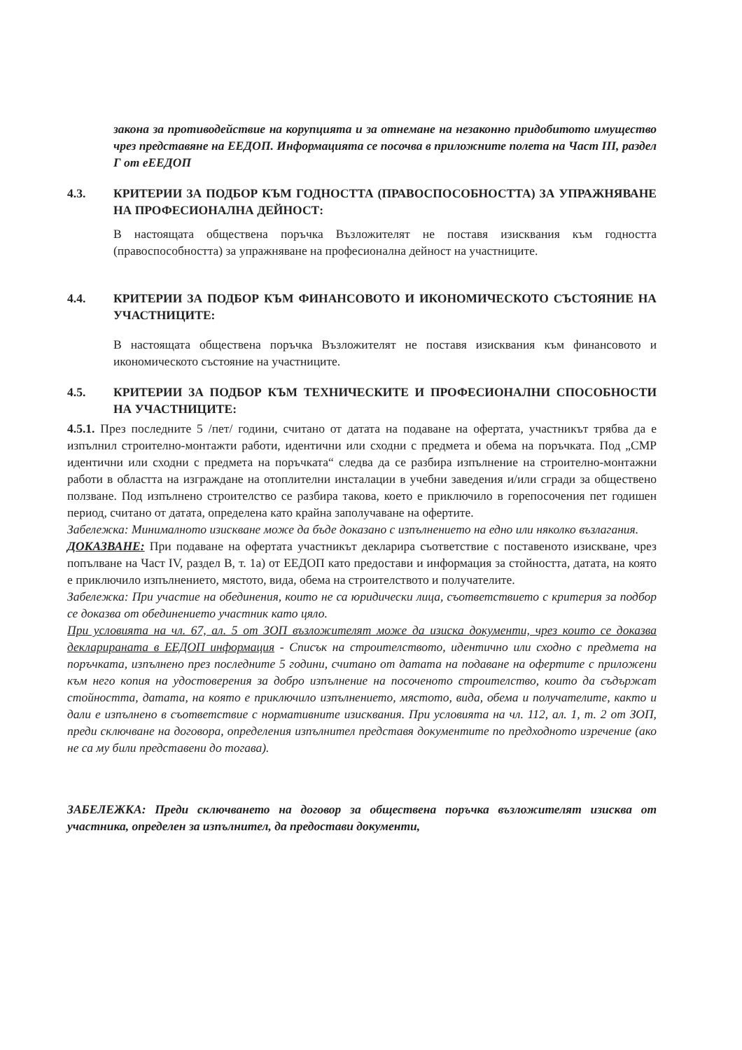закона за противодействие на корупцията и за отнемане на незаконно придобитото имущество чрез представяне на ЕЕДОП. Информацията се посочва в приложните полета на Част III, раздел Г от еЕЕДОП
4.3. КРИТЕРИИ ЗА ПОДБОР КЪМ ГОДНОСТТА (ПРАВОСПОСОБНОСТТА) ЗА УПРАЖНЯВАНЕ НА ПРОФЕСИОНАЛНА ДЕЙНОСТ:
В настоящата обществена поръчка Възложителят не поставя изисквания към годността (правоспособността) за упражняване на професионална дейност на участниците.
4.4. КРИТЕРИИ ЗА ПОДБОР КЪМ ФИНАНСОВОТО И ИКОНОМИЧЕСКОТО СЪСТОЯНИЕ НА УЧАСТНИЦИТЕ:
В настоящата обществена поръчка Възложителят не поставя изисквания към финансовото и икономическото състояние на участниците.
4.5. КРИТЕРИИ ЗА ПОДБОР КЪМ ТЕХНИЧЕСКИТЕ И ПРОФЕСИОНАЛНИ СПОСОБНОСТИ НА УЧАСТНИЦИТЕ:
4.5.1. През последните 5 /пет/ години, считано от датата на подаване на офертата, участникът трябва да е изпълнил строително-монтажти работи, идентични или сходни с предмета и обема на поръчката. Под „СМР идентични или сходни с предмета на поръчката“ следва да се разбира изпълнение на строително-монтажни работи в областта на изграждане на отоплителни инсталации в учебни заведения и/или сгради за обществено ползване. Под изпълнено строителство се разбира такова, което е приключило в горепосочения пет годишен период, считано от датата, определена като крайна заполучаване на офертите.
Забележка: Минималното изискване може да бъде доказано с изпълнението на едно или няколко възлагания.
ДОКАЗВАНЕ: При подаване на офертата участникът декларира съответствие с поставеното изискване, чрез попълване на Част IV, раздел В, т. 1а) от ЕЕДОП като предостави и информация за стойността, датата, на която е приключило изпълнението, мястото, вида, обема на строителството и получателите.
Забележка: При участие на обединения, които не са юридически лица, съответствието с критерия за подбор се доказва от обединението участник като цяло.
При условията на чл. 67, ал. 5 от ЗОП възложителят може да изиска документи, чрез които се доказва декларираната в ЕЕДОП информация - Списък на строителството, идентично или сходно с предмета на поръчката, изпълнено през последните 5 години, считано от датата на подаване на офертите с приложени към него копия на удостоверения за добро изпълнение на посоченото строителство, които да съдържат стойността, датата, на която е приключило изпълнението, мястото, вида, обема и получателите, както и дали е изпълнено в съответствие с нормативните изисквания. При условията на чл. 112, ал. 1, т. 2 от ЗОП, преди сключване на договора, определения изпълнител представя документите по предходното изречение (ако не са му били представени до тогава).
ЗАБЕЛЕЖКА: Преди сключването на договор за обществена поръчка възложителят изисква от участника, определен за изпълнител, да предостави документи,